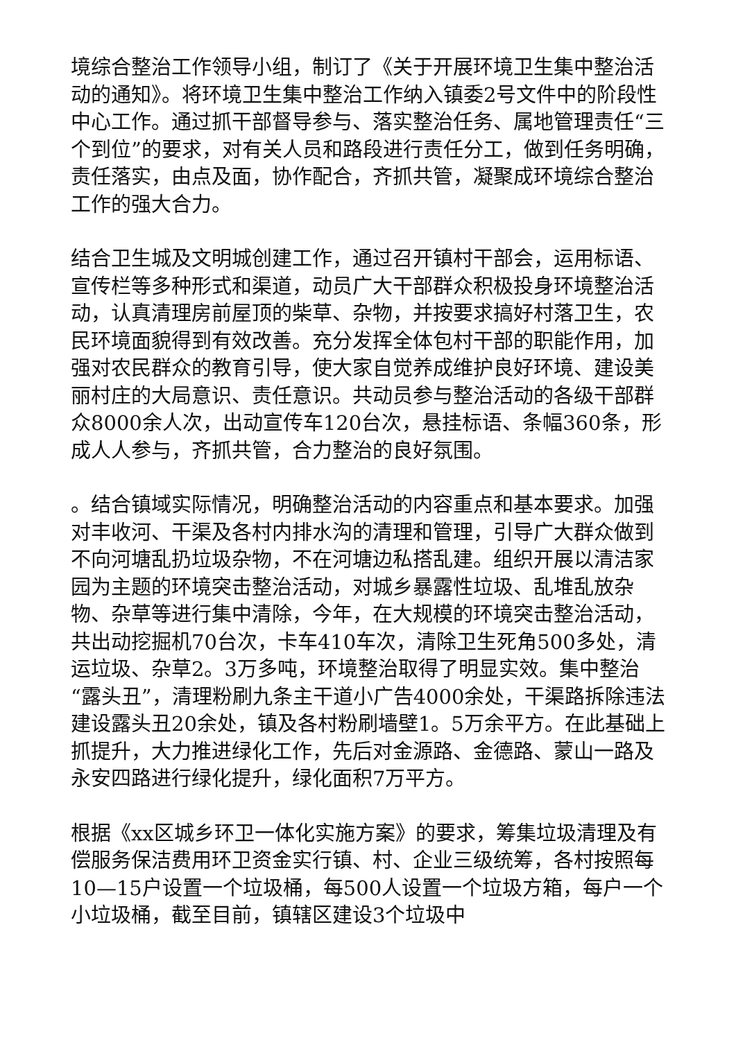境综合整治工作领导小组，制订了《关于开展环境卫生集中整治活动的通知》。将环境卫生集中整治工作纳入镇委2号文件中的阶段性中心工作。通过抓干部督导参与、落实整治任务、属地管理责任“三个到位”的要求，对有关人员和路段进行责任分工，做到任务明确，责任落实，由点及面，协作配合，齐抓共管，凝聚成环境综合整治工作的强大合力。
结合卫生城及文明城创建工作，通过召开镇村干部会，运用标语、宣传栏等多种形式和渠道，动员广大干部群众积极投身环境整治活动，认真清理房前屋顶的柴草、杂物，并按要求搞好村落卫生，农民环境面貌得到有效改善。充分发挥全体包村干部的职能作用，加强对农民群众的教育引导，使大家自觉养成维护良好环境、建设美丽村庄的大局意识、责任意识。共动员参与整治活动的各级干部群众8000余人次，出动宣传车120台次，悬挂标语、条幅360条，形成人人参与，齐抓共管，合力整治的良好氛围。
。结合镇域实际情况，明确整治活动的内容重点和基本要求。加强对丰收河、干渠及各村内排水沟的清理和管理，引导广大群众做到不向河塘乱扔垃圾杂物，不在河塘边私搭乱建。组织开展以清洁家园为主题的环境突击整治活动，对城乡暴露性垃圾、乱堆乱放杂物、杂草等进行集中清除，今年，在大规模的环境突击整治活动，共出动挖掘机70台次，卡车410车次，清除卫生死角500多处，清运垃圾、杂草2。3万多吨，环境整治取得了明显实效。集中整治“露头丑”，清理粉刷九条主干道小广告4000余处，干渠路拆除违法建设露头丑20余处，镇及各村粉刷墙壁1。5万余平方。在此基础上抓提升，大力推进绿化工作，先后对金源路、金德路、蒙山一路及永安四路进行绿化提升，绿化面积7万平方。
根据《xx区城乡环卫一体化实施方案》的要求，筹集垃圾清理及有偿服务保洁费用环卫资金实行镇、村、企业三级统筹，各村按照每10—15户设置一个垃圾桶，每500人设置一个垃圾方箱，每户一个小垃圾桶，截至目前，镇辖区建设3个垃圾中